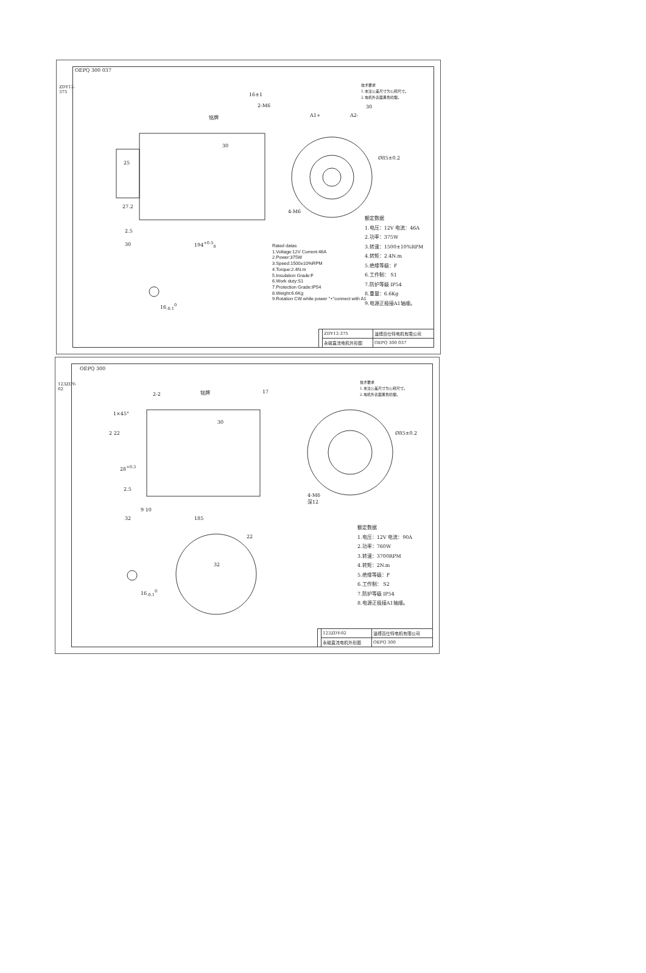ZDY12-375
OEPQ 300 037
16±1
2-M6
铭牌
30
25
27.2
2.5
30 194<sup>+0.5</sup><sub>0</sub>
30
A1+ A2-
Ø85±0.2
4-M6
16<sub>-0.1</sub><sup>0</sup>
技术要求
1.未注公差尺寸为公称尺寸。
2.电机外表面黑色喷塑。
Rated datas
1.Voltage:12V Current:46A
2.Power:375W
3.Speed:1500±10%RPM
4.Torque:2.4N.m
5.Insulation Grade:F
6.Work duty:S1
7.Protection Grade:IP54
8.Weight:6.6Kg
9.Rotation CW while power "+"connect with A1
额定数据
1.电压：12V 电流：46A
2.功率：375W
3.转速：1500±10%RPM
4.转矩：2.4N.m
5.绝缘等级：F
6.工作制： S1
7.防护等级 IP54
8.重量：6.6Kg
9.电源正极接A1轴顺。
| | ZDY12-375 | 淄博百仕特电机有限公司 |
| | 永磁直流电机外形图 | OEPQ 300 037 |
123ZDY-02
OEPQ 300
2-2 铭牌 17
1×45°
30
2 22
28<sup>+0.3</sup>
2.5
9 10
32 185
Ø85±0.2
4-M6
深12
22
32
16<sub>-0.1</sub><sup>0</sup>
技术要求
1.未注公差尺寸为公称尺寸。
2.电机外表面黑色喷塑。
额定数据
1.电压：12V 电流：90A
2.功率：760W
3.转速：3700RPM
4.转矩：2N.m
5.绝缘等级：F
6.工作制： S2
7.防护等级 IP54
8.电源正极接A1轴顺。
| | 123ZDY-02 | 淄博百仕特电机有限公司 |
| | 永磁直流电机外形图 | OEPQ 300 |